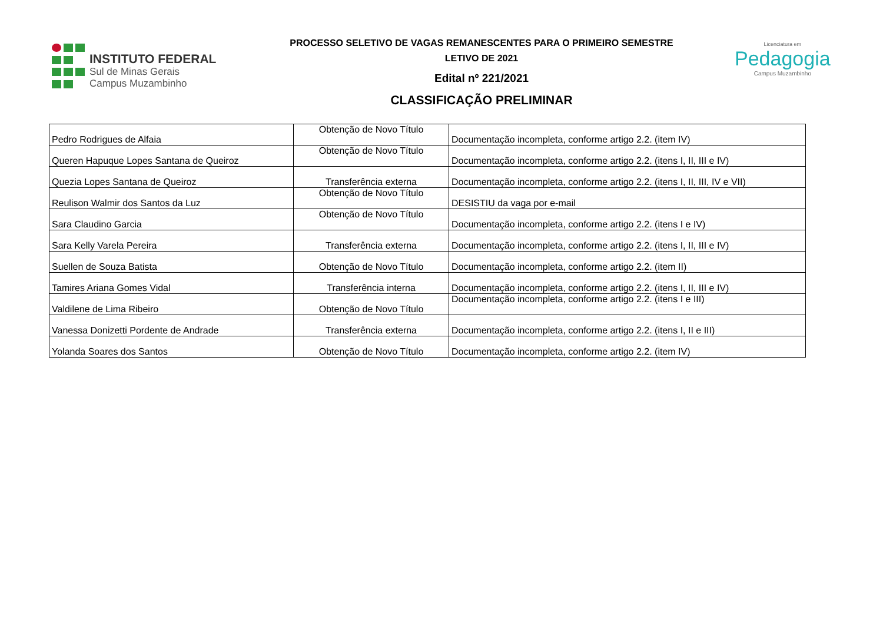INSTITUTO FEDERAL
Sul de Minas Gerais
Campus Muzambinho
PROCESSO SELETIVO DE VAGAS REMANESCENTES PARA O PRIMEIRO SEMESTRE
LETIVO DE 2021
Edital nº 221/2021
CLASSIFICAÇÃO PRELIMINAR
Licenciatura em
Pedagogia
Campus Muzambinho
| Pedro Rodrigues de Alfaia | Obtenção de Novo Título | Documentação incompleta, conforme artigo 2.2. (item IV) |
| Queren Hapuque Lopes Santana de Queiroz | Obtenção de Novo Título | Documentação incompleta, conforme artigo 2.2. (itens I, II, III e IV) |
| Quezia Lopes Santana de Queiroz | Transferência externa | Documentação incompleta, conforme artigo 2.2. (itens I, II, III, IV e VII) |
| Reulison Walmir dos Santos da Luz | Obtenção de Novo Título | DESISTIU da vaga por e-mail |
| Sara Claudino Garcia | Obtenção de Novo Título | Documentação incompleta, conforme artigo 2.2. (itens I e IV) |
| Sara Kelly Varela Pereira | Transferência externa | Documentação incompleta, conforme artigo 2.2. (itens I, II, III e IV) |
| Suellen de Souza Batista | Obtenção de Novo Título | Documentação incompleta, conforme artigo 2.2. (item II) |
| Tamires Ariana Gomes Vidal | Transferência interna | Documentação incompleta, conforme artigo 2.2. (itens I, II, III e IV) |
| Valdilene de Lima Ribeiro | Obtenção de Novo Título | Documentação incompleta, conforme artigo 2.2. (itens I e III) |
| Vanessa Donizetti Pordente de Andrade | Transferência externa | Documentação incompleta, conforme artigo 2.2. (itens I, II e III) |
| Yolanda Soares dos Santos | Obtenção de Novo Título | Documentação incompleta, conforme artigo 2.2. (item IV) |